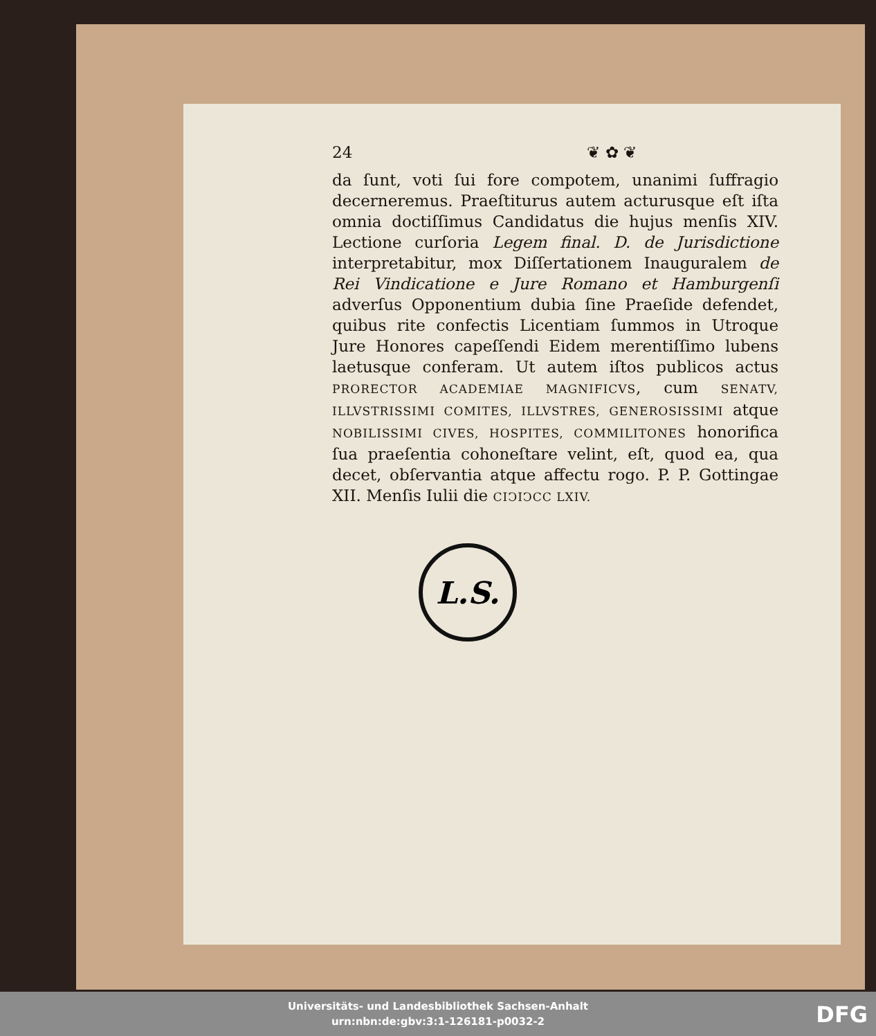24 ❦ ✿ ❦
da ſunt, voti ſui fore compotem, unanimi ſuffragio decerneremus. Praeſtiturus autem acturusque eſt iſta omnia doctiſſimus Candidatus die hujus menſis XIV. Lectione curſoria Legem final. D. de Jurisdictione interpretabitur, mox Diſſertationem Inauguralem de Rei Vindicatione e Jure Romano et Hamburgenſi adverſus Opponentium dubia ſine Praeſide defendet, quibus rite confectis Licentiam ſummos in Utroque Jure Honores capeſſendi Eidem merentiſſimo lubens laetusque conferam. Ut autem iſtos publicos actus PRORECTOR ACADEMIAE MAGNIFICVS, cum SENATV, ILLVSTRISSIMI COMITES, ILLVSTRES, GENEROSISSIMI atque NOBILISSIMI CIVES, HOSPITES, COMMILITONES honorifica ſua praeſentia cohoneſtare velint, eſt, quod ea, qua decet, obſervantia atque affectu rogo. P. P. Gottingae XII. Menſis Iulii die CIↃIↃCC LXIV.
L.S.
Universitäts- und Landesbibliothek Sachsen-Anhalt
urn:nbn:de:gbv:3:1-126181-p0032-2
DFG